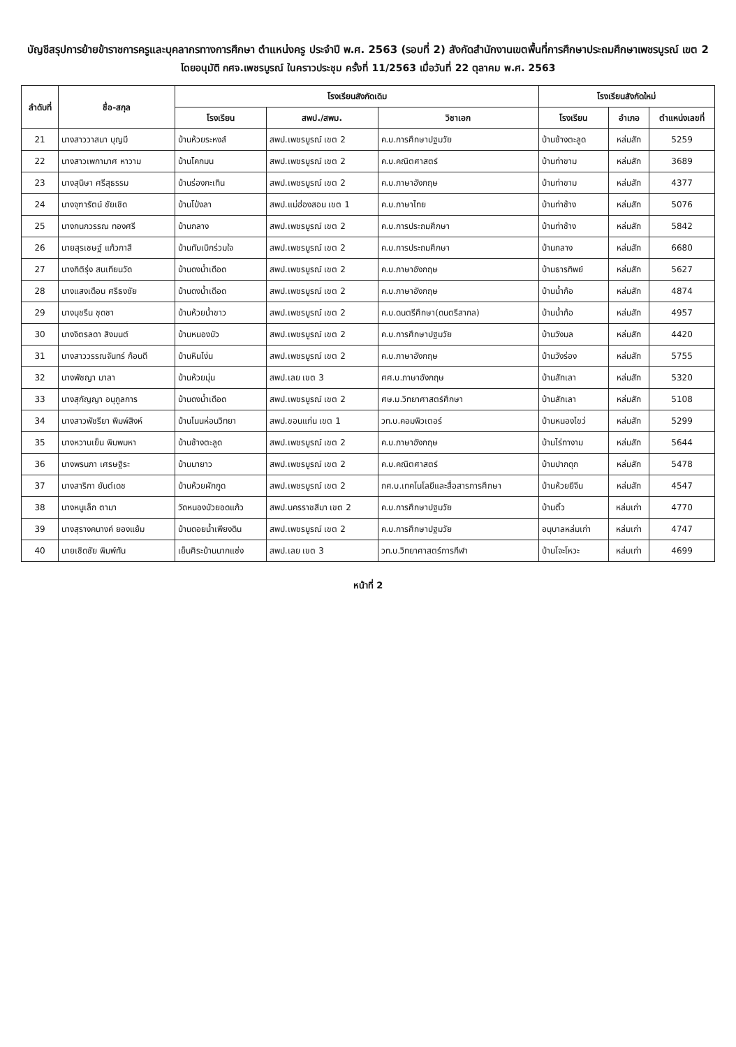บัญชีสรุปการย้ายข้าราชการครูและบุคลากรทางการศึกษา ตำแหน่งครู ประจำปี พ.ศ. 2563 (รอบที่ 2) สังกัดสำนักงานเขตพื้นที่การศึกษาประถมศึกษาเพชรบูรณ์ เขต 2
โดยอนุมัติ กศจ.เพชรบูรณ์ ในคราวประชุม ครั้งที่ 11/2563 เมื่อวันที่ 22 ตุลาคม พ.ศ. 2563
| ลำดับที่ | ชื่อ-สกุล | โรงเรียนสังกัดเดิม | | | โรงเรียนสังกัดใหม่ | | |
| --- | --- | --- | --- | --- | --- | --- | --- |
| | | โรงเรียน | สพป./สพม. | วิชาเอก | โรงเรียน | อำเภอ | ตำแหน่งเลขที่ |
| 21 | นางสาววาสนา บุญมี | บ้านห้วยระหงส์ | สพป.เพชรบูรณ์ เขต 2 | ค.บ.การศึกษาปฐมวัย | บ้านช้างตะลูด | หล่มสัก | 5259 |
| 22 | นางสาวเพกามาศ หาวาม | บ้านโคกมน | สพป.เพชรบูรณ์ เขต 2 | ค.บ.คณิตศาสตร์ | บ้านท่าขาม | หล่มสัก | 3689 |
| 23 | นางสุนิษา ศรีสุธรรม | บ้านร่องกะเทิน | สพป.เพชรบูรณ์ เขต 2 | ค.บ.ภาษาอังกฤษ | บ้านท่าขาม | หล่มสัก | 4377 |
| 24 | นางจุฑารัตน์ ชัยเชิด | บ้านโป่งลา | สพป.แม่ฮ่องสอน เขต 1 | ค.บ.ภาษาไทย | บ้านท่าช้าง | หล่มสัก | 5076 |
| 25 | นางกนกวรรณ ทองศรี | บ้านกลาง | สพป.เพชรบูรณ์ เขต 2 | ค.บ.การประถมศึกษา | บ้านท่าช้าง | หล่มสัก | 5842 |
| 26 | นายสุรเชษฐ์ แก้วกาสี | บ้านทับเบิกร่วมใจ | สพป.เพชรบูรณ์ เขต 2 | ค.บ.การประถมศึกษา | บ้านกลาง | หล่มสัก | 6680 |
| 27 | นางกิติรุ่ง สนเทียนวัด | บ้านดงน้ำเดือด | สพป.เพชรบูรณ์ เขต 2 | ค.บ.ภาษาอังกฤษ | บ้านธารทิพย์ | หล่มสัก | 5627 |
| 28 | นางแสงเดือน ศรีธงชัย | บ้านดงน้ำเดือด | สพป.เพชรบูรณ์ เขต 2 | ค.บ.ภาษาอังกฤษ | บ้านน้ำก้อ | หล่มสัก | 4874 |
| 29 | นางนุชรีน ชุดชา | บ้านห้วยน้ำขาว | สพป.เพชรบูรณ์ เขต 2 | ค.บ.ดนตรีศึกษา(ดนตรีสากล) | บ้านน้ำก้อ | หล่มสัก | 4957 |
| 30 | นางจิตรลดา สิงมนต์ | บ้านหนองบัว | สพป.เพชรบูรณ์ เขต 2 | ค.บ.การศึกษาปฐมวัย | บ้านวังมล | หล่มสัก | 4420 |
| 31 | นางสาววรรณจันทร์ ก้อนดี | บ้านหินโง่น | สพป.เพชรบูรณ์ เขต 2 | ค.บ.ภาษาอังกฤษ | บ้านวังร่อง | หล่มสัก | 5755 |
| 32 | นางพัชญา มาลา | บ้านห้วยมุ่น | สพป.เลย เขต 3 | ศศ.บ.ภาษาอังกฤษ | บ้านสักเลา | หล่มสัก | 5320 |
| 33 | นางสุกัญญา อนุกูลการ | บ้านดงน้ำเดือด | สพป.เพชรบูรณ์ เขต 2 | ศษ.ม.วิทยาศาสตร์ศึกษา | บ้านสักเลา | หล่มสัก | 5108 |
| 34 | นางสาวพัชรียา พิมพ์สิงห์ | บ้านโนนห่อนวิทยา | สพป.ขอนแก่น เขต 1 | วท.บ.คอมพิวเตอร์ | บ้านหนองไขว่ | หล่มสัก | 5299 |
| 35 | นางหวานเย็น พิมพมหา | บ้านช้างตะลูด | สพป.เพชรบูรณ์ เขต 2 | ค.บ.ภาษาอังกฤษ | บ้านไร่ทางาม | หล่มสัก | 5644 |
| 36 | นางพรนภา เศรษฐิระ | บ้านนายาว | สพป.เพชรบูรณ์ เขต 2 | ค.บ.คณิตศาสตร์ | บ้านปากดุก | หล่มสัก | 5478 |
| 37 | นางสาริกา ยันต์เดช | บ้านห้วยผักกูด | สพป.เพชรบูรณ์ เขต 2 | กศ.บ.เทคโนโลยีและสื่อสารการศึกษา | บ้านห้วยยีจีน | หล่มสัก | 4547 |
| 38 | นางหนูเล็ก ตามา | วัดหนองบัวยอดแก้ว | สพป.นครราชสีมา เขต 2 | ค.บ.การศึกษาปฐมวัย | บ้านติ้ว | หล่มเก่า | 4770 |
| 39 | นางสุรางคนางค์ ยองแย้ม | บ้านดอยน้ำเพียงดิน | สพป.เพชรบูรณ์ เขต 2 | ค.บ.การศึกษาปฐมวัย | อนุบาลหล่มเก่า | หล่มเก่า | 4747 |
| 40 | นายเชิดชัย พิมพ์ทัน | เย็นศิระบ้านนากแซ่ง | สพป.เลย เขต 3 | วท.บ.วิทยาศาสตร์การกีฬา | บ้านโจะโหวะ | หล่มเก่า | 4699 |
หน้าที่ 2